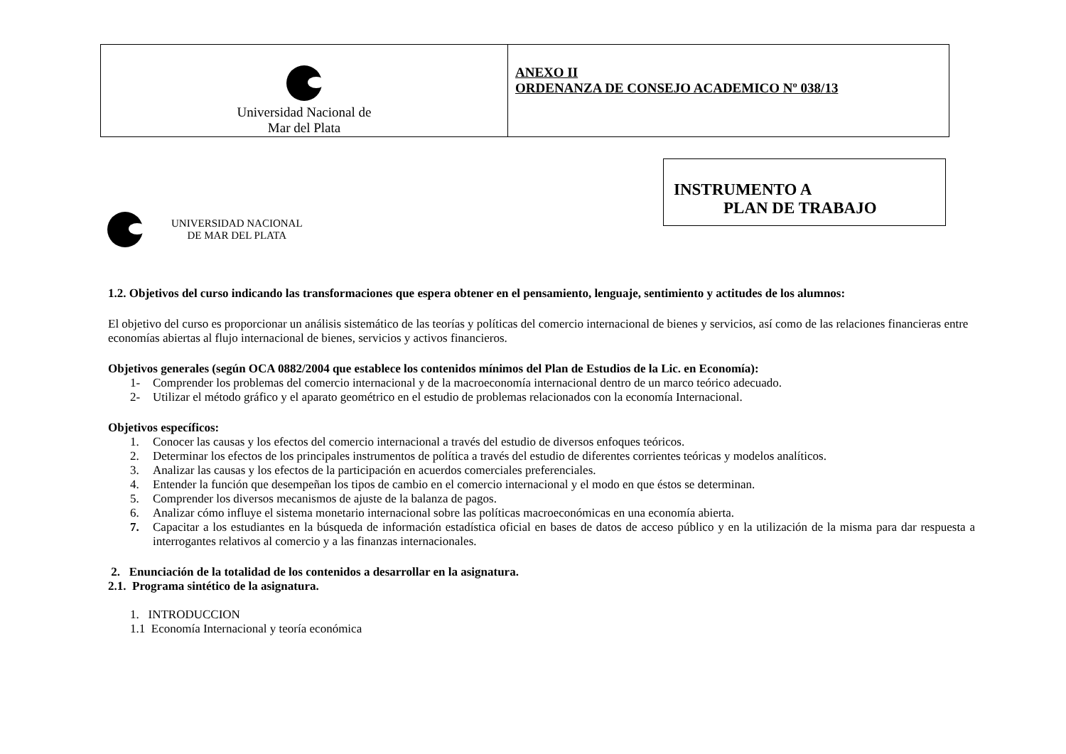| Universidad Nacional de Mar del Plata | ANEXO II ORDENANZA DE CONSEJO ACADEMICO Nº 038/13 |
UNIVERSIDAD NACIONAL
DE MAR DEL PLATA
INSTRUMENTO A
PLAN DE TRABAJO
1.2. Objetivos del curso indicando las transformaciones que espera obtener en el pensamiento, lenguaje, sentimiento y actitudes de los alumnos:
El objetivo del curso es proporcionar un análisis sistemático de las teorías y políticas del comercio internacional de bienes y servicios, así como de las relaciones financieras entre economías abiertas al flujo internacional de bienes, servicios y activos financieros.
Objetivos generales (según OCA 0882/2004 que establece los contenidos mínimos del Plan de Estudios de la Lic. en Economía):
1- Comprender los problemas del comercio internacional y de la macroeconomía internacional dentro de un marco teórico adecuado.
2- Utilizar el método gráfico y el aparato geométrico en el estudio de problemas relacionados con la economía Internacional.
Objetivos específicos:
1. Conocer las causas y los efectos del comercio internacional a través del estudio de diversos enfoques teóricos.
2. Determinar los efectos de los principales instrumentos de política a través del estudio de diferentes corrientes teóricas y modelos analíticos.
3. Analizar las causas y los efectos de la participación en acuerdos comerciales preferenciales.
4. Entender la función que desempeñan los tipos de cambio en el comercio internacional y el modo en que éstos se determinan.
5. Comprender los diversos mecanismos de ajuste de la balanza de pagos.
6. Analizar cómo influye el sistema monetario internacional sobre las políticas macroeconómicas en una economía abierta.
7. Capacitar a los estudiantes en la búsqueda de información estadística oficial en bases de datos de acceso público y en la utilización de la misma para dar respuesta a interrogantes relativos al comercio y a las finanzas internacionales.
2. Enunciación de la totalidad de los contenidos a desarrollar en la asignatura.
2.1. Programa sintético de la asignatura.
1. INTRODUCCION
1.1 Economía Internacional y teoría económica